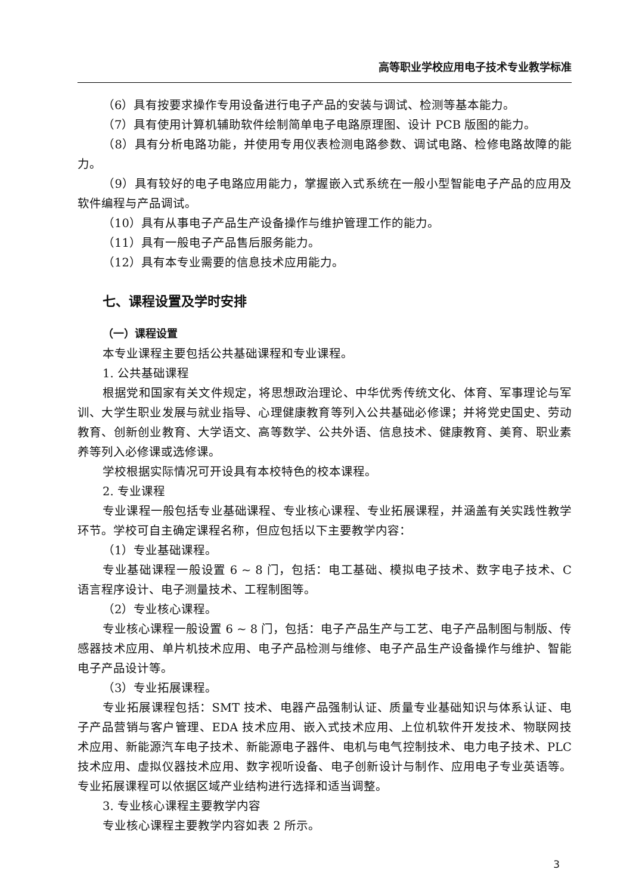高等职业学校应用电子技术专业教学标准
（6）具有按要求操作专用设备进行电子产品的安装与调试、检测等基本能力。
（7）具有使用计算机辅助软件绘制简单电子电路原理图、设计 PCB 版图的能力。
（8）具有分析电路功能，并使用专用仪表检测电路参数、调试电路、检修电路故障的能力。
（9）具有较好的电子电路应用能力，掌握嵌入式系统在一般小型智能电子产品的应用及软件编程与产品调试。
（10）具有从事电子产品生产设备操作与维护管理工作的能力。
（11）具有一般电子产品售后服务能力。
（12）具有本专业需要的信息技术应用能力。
七、课程设置及学时安排
（一）课程设置
本专业课程主要包括公共基础课程和专业课程。
1. 公共基础课程
根据党和国家有关文件规定，将思想政治理论、中华优秀传统文化、体育、军事理论与军训、大学生职业发展与就业指导、心理健康教育等列入公共基础必修课；并将党史国史、劳动教育、创新创业教育、大学语文、高等数学、公共外语、信息技术、健康教育、美育、职业素养等列入必修课或选修课。
学校根据实际情况可开设具有本校特色的校本课程。
2. 专业课程
专业课程一般包括专业基础课程、专业核心课程、专业拓展课程，并涵盖有关实践性教学环节。学校可自主确定课程名称，但应包括以下主要教学内容：
（1）专业基础课程。
专业基础课程一般设置 6 ~ 8 门，包括：电工基础、模拟电子技术、数字电子技术、C 语言程序设计、电子测量技术、工程制图等。
（2）专业核心课程。
专业核心课程一般设置 6 ~ 8 门，包括：电子产品生产与工艺、电子产品制图与制版、传感器技术应用、单片机技术应用、电子产品检测与维修、电子产品生产设备操作与维护、智能电子产品设计等。
（3）专业拓展课程。
专业拓展课程包括：SMT 技术、电器产品强制认证、质量专业基础知识与体系认证、电子产品营销与客户管理、EDA 技术应用、嵌入式技术应用、上位机软件开发技术、物联网技术应用、新能源汽车电子技术、新能源电子器件、电机与电气控制技术、电力电子技术、PLC 技术应用、虚拟仪器技术应用、数字视听设备、电子创新设计与制作、应用电子专业英语等。专业拓展课程可以依据区域产业结构进行选择和适当调整。
3. 专业核心课程主要教学内容
专业核心课程主要教学内容如表 2 所示。
3